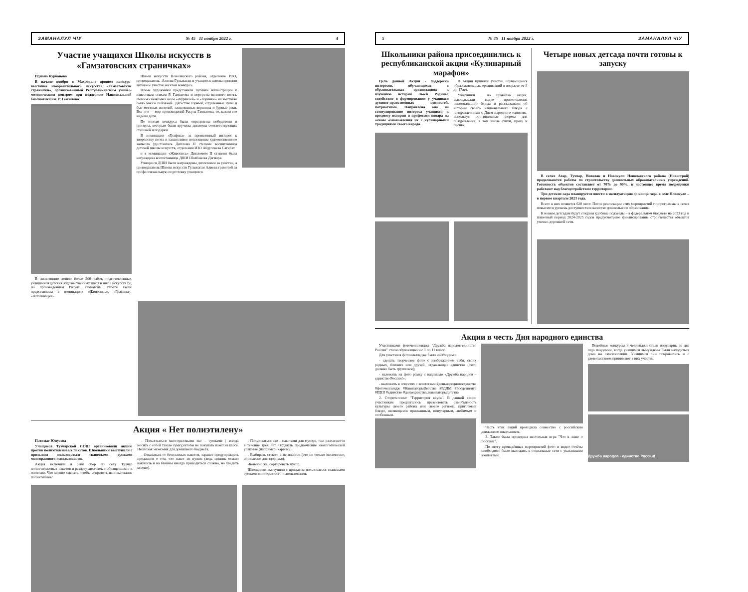ЗАМАНАЛУЛ ЧIУ № 45 11 ноября 2022 г. 4
Участие учащихся Школы искусств в «Гамзатовских страничках»
Идиана Курбанова
В начале ноября в Махачкале прошел конкурс-выставка изобразительного искусства «Гамзатовские странички», организованный Республиканским учебно-методическим центром при поддержке Национальной библиотеки им. Р. Гамзатова.
В экспозицию вошло более 300 работ, подготовленных учащимися детских художественных школ и школ искусств РД по произведениям Расула Гамзатова. Работы были представлены в номинациях «Живопись», «Графика», «Аппликация».
Школа искусств Новолакского района, отделение ИЗО, преподаватель- Алиева Гульжаган и учащиеся школы приняли активное участие на этом конкурсе.
Юные художники представили публике иллюстрации к известным стихам Р. Гамзатова и портреты великого поэта. Помимо знакомых всем «Журавлей» и «Горянки» на выставке было много пейзажей. Дагестан горный, отдаленные аулы и быт местных жителей, заснеженные вершины и бурные реки. Все это — мир произведений Расула Гамзатова, то, каким его видели дети.
По итогам конкурса были определены победители и призеры, которым были вручены дипломы соответствующих степеней и подарки.
В номинации «Графика» за проявленный интерес к творчеству поэта и талантливое воплощение художественного замысла удостоилась Диплома II степени воспитанница детской школы искусств, отделения ИЗО Абдуллаева Сагибат
и в номинации «Живопись» Дипломом II степени была награждена воспитанница ДШИ Шахбанова Дагмара.
Учащиеся ДШИ были награждены дипломами за участие, а преподаватель Школы искусств Гульжаган Алиева грамотой за профессиональную подготовку учащихся.
Акция « Нет полиэтилену»
Патимат Юнусова
Учащиеся Тухчарской СОШ организовали акцию против полиэтиленовых пакетов. Школьники выступили с призывом пользоваться тканевыми сумками многоразового использования.
Акция включила в себя сбор по селу Тухчар полиэтиленовых пакетов и раздачу листовок с обращением с к жителям: Что можно сделать, чтобы сократить использование полиэтилена?
- Пользоваться многоразовыми эко – сумками ( всегда носить с собой такую сумку) чтобы не покупать пакет на кассе. Неплохая экономия для домашнего бюджета.
- Отказаться от бесплатных пакетов, заранее предупреждать продавцов о том, что пакет не нужен (ведь ценник можно наклеить и на бананы иногда приходиться сложно, но убедить можно).
- Пользоваться эко – пакетами для мусора, они разлагаются в течение трех лет. Отдавать предпочтение экологогической упаковке.(например- картону).
- Выбирать стекло, а не пластик (это не только экологично, но полезно для здоровья).
-Конечно же, сортировать мусор.
Школьники выступили с призывом пользоваться тканевыми сумками многоразового использования.
5 № 45 11 ноября 2022 г. ЗАМАНАЛУЛ ЧIУ
Школьники района присоединились к республиканской акции «Кулинарный марафон»
Цель данной Акции - поддержка интересов, обучающихся в образовательных организациях к изучению истории своей Родины, содействие в формировании у учащихся духовно-нравственных ценностей, патриотизма. Направлена она на стимулирование интереса учащихся к предмету истории и профессии повара на основе ознакомления их с кулинарными традициями своего народа.
В Акции приняли участие обучающиеся образовательных организаций в возрасте от 8 до 17лет.
Участники , по правилам акции, выкладывали видео приготовления национального блюда и рассказывали об истории своего национального блюда с поздравлениями с Днем народного единства, используя оригинальные формы для поздравления, в том числе стихи, прозу и песню.
Четыре новых детсада почти готовы к запуску
В селах Ахар, Тухчар, Новолак и Новокули Новолакского района (Новострой) продолжаются работы по строительству дошкольных образовательных учреждений. Готовность объектов составляет от 70% до 90%, в настоящее время подрядчики работают над благоустройством территории.
Три детских сада планируется ввести в эксплуатацию до конца года, в селе Новокули – в первом квартале 2023 года.
Всего в них появится 620 мест. После реализации этих мероприятий госпрограммы в селах повысится уровень доступности и качество дошкольного образования.
К новым детсадам будут созданы удобные подъезды – в федеральном бюджете на 2023 год и плановый период 2024-2025 годов предусмотрено финансирование строительства объектов улично-дорожной сети.
Акции в честь Дня народного единства
Участниками фоточенлленджа "Дружба народов-единство России" стали обучающиеся с 1 по 11 класс.
Для участия в фоточенлледже было необходимо:
- сделать творческое фото с изображением себя, своих родных, близких или друзей, отражающее единство (фото должно быть групповое);
- наложить на фото рамку с надписью «Дружба народов – единство России!»;
- выложить в соцсетях с хештегами #деньнародногоединства #фоточеллендж #НавигаторыДетства #РДДМ #Росдетцентр #РДШ #единство #деньединства_навигаторыдетства
2. Сторителлинг "Территория вкуса". В данной акции участникам предлагалось презентовать самобытность культуры своего района или своего региона, приготовив блюдо, являющееся признанным, популярным, любимым и особенным.
Часть этих акций проходила совместно с российским движением школьников.
3. Также была проведена настольная игра "Что я знаю о России?".
По итогу проведённых мероприятий фото и видео отчёты необходимо было выложить в социальные сети с указанными хэштегами.
Подобные конкурсы и челленджи стали популярны за два года пандемии, когда учащимся вынуждены были находиться дома на самоизоляции. Учащимся они понравились и с удовольствием принимают в них участие.
Дружба народов - единство России!